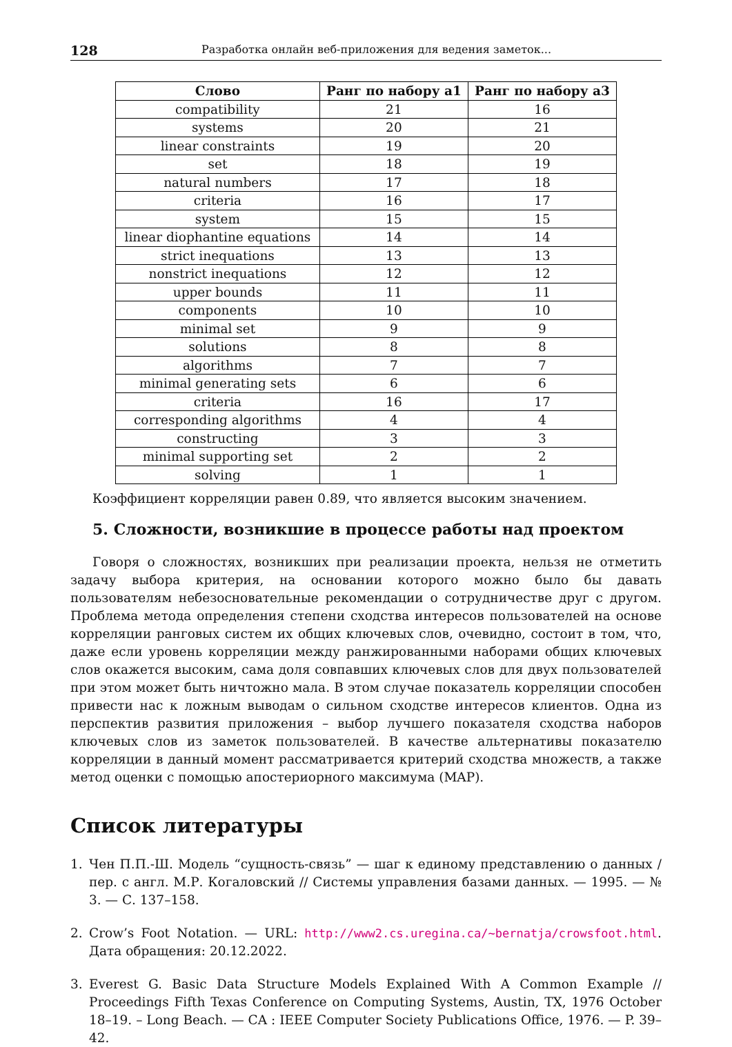128 Разработка онлайн веб-приложения для ведения заметок...
| Слово | Ранг по набору a1 | Ранг по набору a3 |
| --- | --- | --- |
| compatibility | 21 | 16 |
| systems | 20 | 21 |
| linear constraints | 19 | 20 |
| set | 18 | 19 |
| natural numbers | 17 | 18 |
| criteria | 16 | 17 |
| system | 15 | 15 |
| linear diophantine equations | 14 | 14 |
| strict inequations | 13 | 13 |
| nonstrict inequations | 12 | 12 |
| upper bounds | 11 | 11 |
| components | 10 | 10 |
| minimal set | 9 | 9 |
| solutions | 8 | 8 |
| algorithms | 7 | 7 |
| minimal generating sets | 6 | 6 |
| criteria | 16 | 17 |
| corresponding algorithms | 4 | 4 |
| constructing | 3 | 3 |
| minimal supporting set | 2 | 2 |
| solving | 1 | 1 |
Коэффициент корреляции равен 0.89, что является высоким значением.
5. Сложности, возникшие в процессе работы над проектом
Говоря о сложностях, возникших при реализации проекта, нельзя не отметить задачу выбора критерия, на основании которого можно было бы давать пользователям небезосновательные рекомендации о сотрудничестве друг с другом. Проблема метода определения степени сходства интересов пользователей на основе корреляции ранговых систем их общих ключевых слов, очевидно, состоит в том, что, даже если уровень корреляции между ранжированными наборами общих ключевых слов окажется высоким, сама доля совпавших ключевых слов для двух пользователей при этом может быть ничтожно мала. В этом случае показатель корреляции способен привести нас к ложным выводам о сильном сходстве интересов клиентов. Одна из перспектив развития приложения – выбор лучшего показателя сходства наборов ключевых слов из заметок пользователей. В качестве альтернативы показателю корреляции в данный момент рассматривается критерий сходства множеств, а также метод оценки с помощью апостериорного максимума (MAP).
Список литературы
1.
Чен П.П.-Ш. Модель “сущность-связь” — шаг к единому представлению о данных / пер. с англ. М.Р. Когаловский // Системы управления базами данных. — 1995. — № 3. — С. 137–158.
2.
Crow’s Foot Notation. — URL: http://www2.cs.uregina.ca/~bernatja/crowsfoot.html. Дата обращения: 20.12.2022.
3.
Everest G. Basic Data Structure Models Explained With A Common Example // Proceedings Fifth Texas Conference on Computing Systems, Austin, TX, 1976 October 18–19. – Long Beach. — CA : IEEE Computer Society Publications Office, 1976. — P. 39–42.